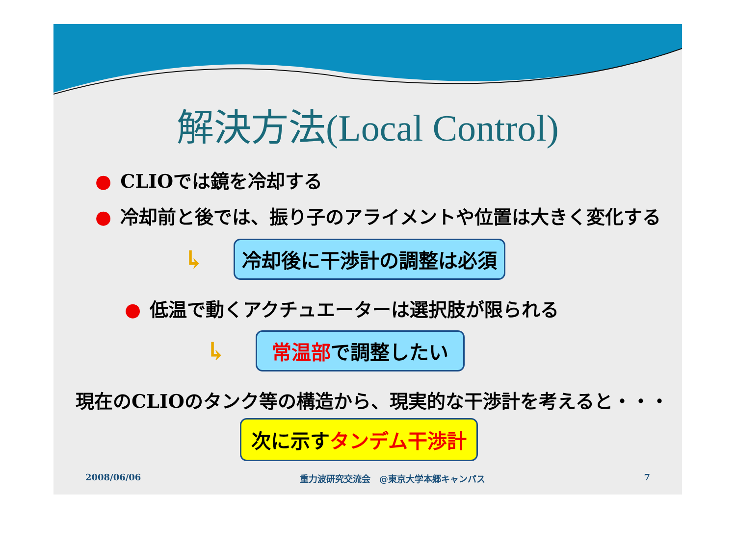解決方法(Local Control)
● CLIOでは鏡を冷却する
● 冷却前と後では、振り子のアライメントや位置は大きく変化する
↳ 冷却後に干渉計の調整は必須
● 低温で動くアクチュエーターは選択肢が限られる
↳ 常温部で調整したい
現在のCLIOのタンク等の構造から、現実的な干渉計を考えると・・・
次に示すタンデム干渉計
2008/06/06 重力波研究交流会　@東京大学本郷キャンパス 7